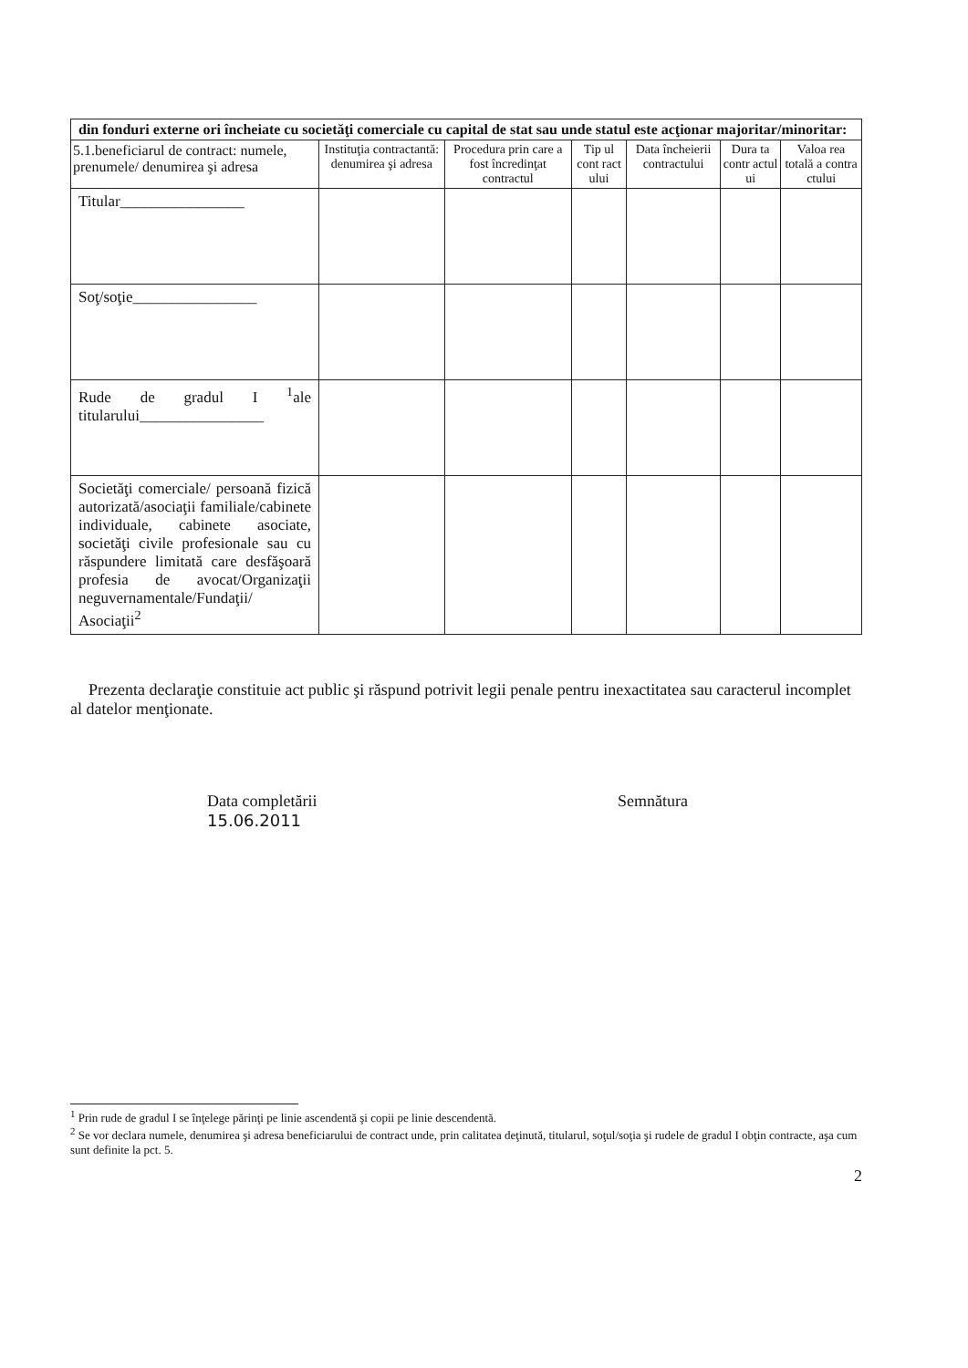| din fonduri externe ori încheiate cu societăţi comerciale cu capital de stat sau unde statul este acţionar majoritar/minoritar: | | | | | | |
| 5.1.beneficiarul de contract: numele, prenumele/ denumirea şi adresa | Instituţia contractantă: denumirea şi adresa | Procedura prin care a fost încredinţat contractul | Tip ul cont ract ului | Data încheierii contractului | Dura ta contr actul ui | Valoa rea totală a contra ctului |
| Titular________________ | | | | | | |
| Soţ/soţie________________ | | | | | | |
| Rude de gradul I <sup>1</sup>ale titularului________________ | | | | | | |
| Societăţi comerciale/ persoană fizică autorizată/asociaţii familiale/cabinete individuale, cabinete asociate, societăţi civile profesionale sau cu răspundere limitată care desfăşoară profesia de avocat/Organizaţii neguvernamentale/Fundaţii/ Asociaţii<sup>2</sup> | | | | | | |
Prezenta declaraţie constituie act public şi răspund potrivit legii penale pentru inexactitatea sau caracterul incomplet al datelor menţionate.
Data completării
15.06.2011
Semnătura
<sup>1</sup> Prin rude de gradul I se înţelege părinţi pe linie ascendentă şi copii pe linie descendentă.
<sup>2</sup> Se vor declara numele, denumirea şi adresa beneficiarului de contract unde, prin calitatea deţinută, titularul, soţul/soţia şi rudele de gradul I obţin contracte, aşa cum sunt definite la pct. 5.
2